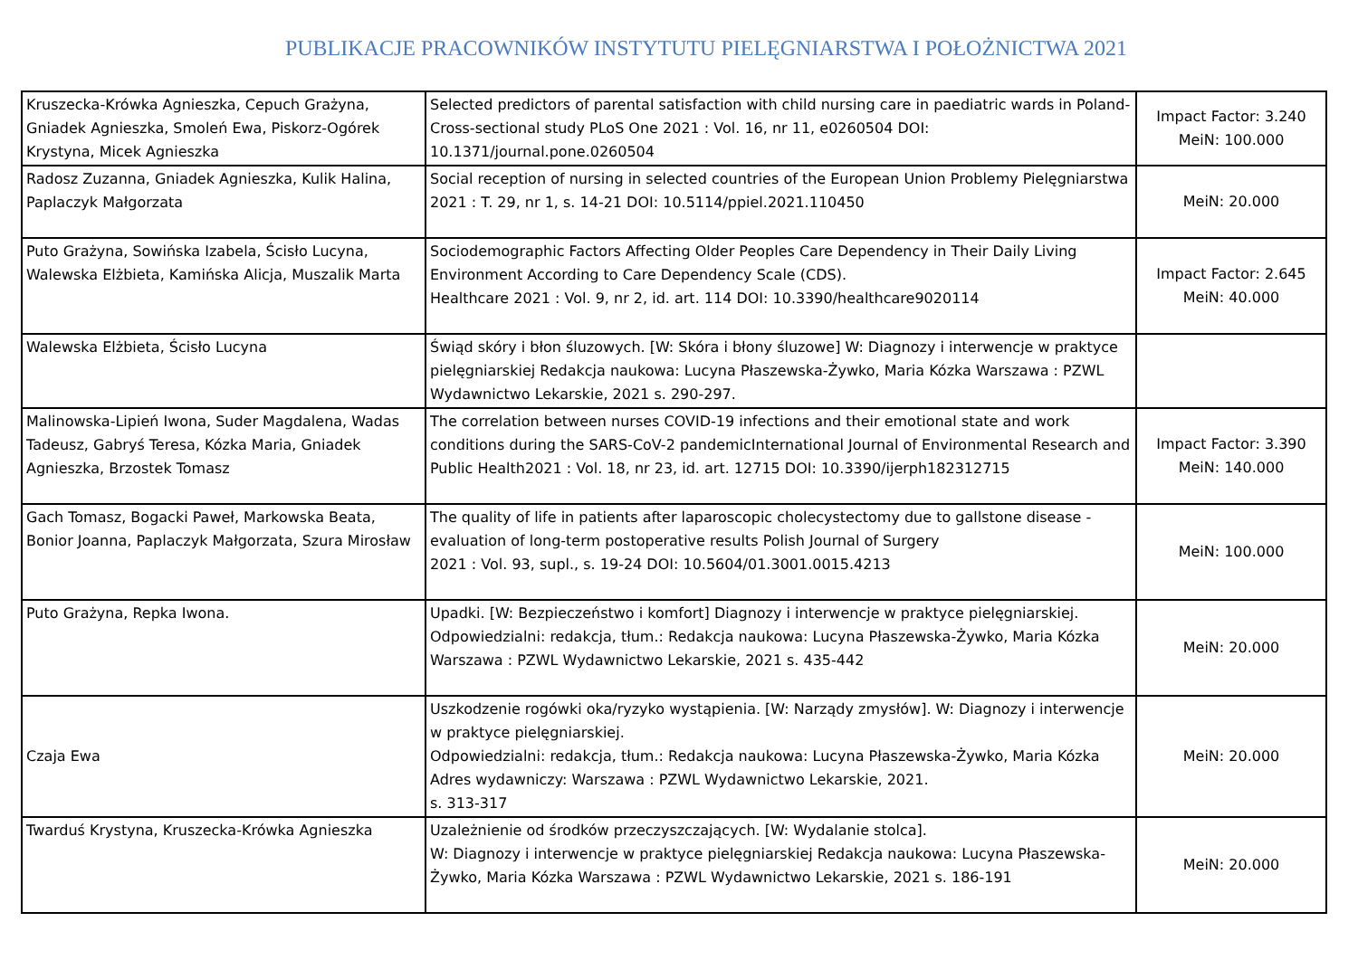PUBLIKACJE PRACOWNIKÓW INSTYTUTU PIELĘGNIARSTWA I POŁOŻNICTWA 2021
| Kruszecka-Krówka Agnieszka, Cepuch Grażyna, Gniadek Agnieszka, Smoleń Ewa, Piskorz-Ogórek Krystyna, Micek Agnieszka | Selected predictors of parental satisfaction with child nursing care in paediatric wards in Poland-Cross-sectional study PLoS One 2021 : Vol. 16, nr 11, e0260504 DOI: 10.1371/journal.pone.0260504 | Impact Factor: 3.240 MeiN: 100.000 |
| Radosz Zuzanna, Gniadek Agnieszka, Kulik Halina, Paplaczyk Małgorzata | Social reception of nursing in selected countries of the European Union Problemy Pielęgniarstwa 2021 : T. 29, nr 1, s. 14-21 DOI: 10.5114/ppiel.2021.110450 | MeiN: 20.000 |
| Puto Grażyna, Sowińska Izabela, Ścisło Lucyna, Walewska Elżbieta, Kamińska Alicja, Muszalik Marta | Sociodemographic Factors Affecting Older Peoples Care Dependency in Their Daily Living Environment According to Care Dependency Scale (CDS). Healthcare 2021 : Vol. 9, nr 2, id. art. 114 DOI: 10.3390/healthcare9020114 | Impact Factor: 2.645 MeiN: 40.000 |
| Walewska Elżbieta, Ścisło Lucyna | Świąd skóry i błon śluzowych. [W: Skóra i błony śluzowe] W: Diagnozy i interwencje w praktyce pielęgniarskiej Redakcja naukowa: Lucyna Płaszewska-Żywko, Maria Kózka Warszawa : PZWL Wydawnictwo Lekarskie, 2021 s. 290-297. | |
| Malinowska-Lipień Iwona, Suder Magdalena, Wadas Tadeusz, Gabryś Teresa, Kózka Maria, Gniadek Agnieszka, Brzostek Tomasz | The correlation between nurses COVID-19 infections and their emotional state and work conditions during the SARS-CoV-2 pandemicInternational Journal of Environmental Research and Public Health2021 : Vol. 18, nr 23, id. art. 12715 DOI: 10.3390/ijerph182312715 | Impact Factor: 3.390 MeiN: 140.000 |
| Gach Tomasz, Bogacki Paweł, Markowska Beata, Bonior Joanna, Paplaczyk Małgorzata, Szura Mirosław | The quality of life in patients after laparoscopic cholecystectomy due to gallstone disease - evaluation of long-term postoperative results Polish Journal of Surgery 2021 : Vol. 93, supl., s. 19-24 DOI: 10.5604/01.3001.0015.4213 | MeiN: 100.000 |
| Puto Grażyna, Repka Iwona. | Upadki. [W: Bezpieczeństwo i komfort] Diagnozy i interwencje w praktyce pielęgniarskiej. Odpowiedzialni: redakcja, tłum.: Redakcja naukowa: Lucyna Płaszewska-Żywko, Maria Kózka Warszawa : PZWL Wydawnictwo Lekarskie, 2021 s. 435-442 | MeiN: 20.000 |
| Czaja Ewa | Uszkodzenie rogówki oka/ryzyko wystąpienia. [W: Narządy zmysłów]. W: Diagnozy i interwencje w praktyce pielęgniarskiej. Odpowiedzialni: redakcja, tłum.: Redakcja naukowa: Lucyna Płaszewska-Żywko, Maria Kózka Adres wydawniczy: Warszawa : PZWL Wydawnictwo Lekarskie, 2021. s. 313-317 | MeiN: 20.000 |
| Twarduś Krystyna, Kruszecka-Krówka Agnieszka | Uzależnienie od środków przeczyszczających. [W: Wydalanie stolca]. W: Diagnozy i interwencje w praktyce pielęgniarskiej Redakcja naukowa: Lucyna Płaszewska-Żywko, Maria Kózka Warszawa : PZWL Wydawnictwo Lekarskie, 2021 s. 186-191 | MeiN: 20.000 |